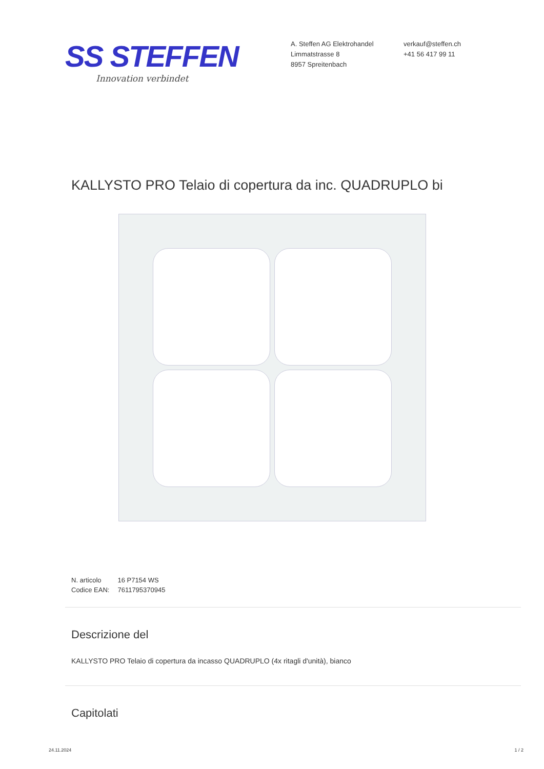SS STEFFEN
Innovation verbindet
A. Steffen AG Elektrohandel
Limmatstrasse 8
8957 Spreitenbach
verkauf@steffen.ch
+41 56 417 99 11
KALLYSTO PRO Telaio di copertura da inc. QUADRUPLO bi
| N. articolo | 16 P7154 WS |
| Codice EAN: | 7611795370945 |
Descrizione del
KALLYSTO PRO Telaio di copertura da incasso QUADRUPLO (4x ritagli d'unità), bianco
Capitolati
24.11.2024 1 / 2